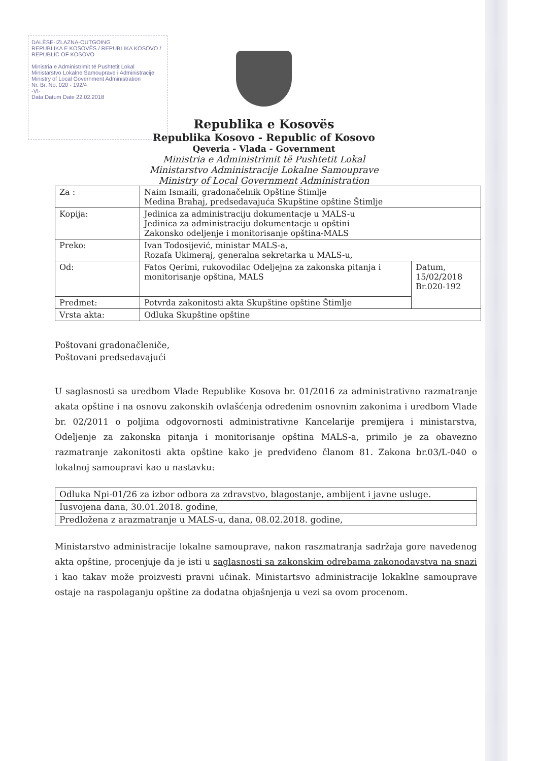DALËSE-IZLAZNA-OUTGOING
REPUBLIKA E KOSOVËS / REPUBLIKA KOSOVO / REPUBLIC OF KOSOVO
Ministria e Administrimit të Pushtetit Lokal
Ministarstvo Lokalne Samouprave i Administracije
Ministry of Local Government Administration
Nr. Br. No. 020 - 192/4
-VI-
Data Datum Date 22.02.2018
Republika e Kosovës
Republika Kosovo - Republic of Kosovo
Qeveria - Vlada - Government
Ministria e Administrimit të Pushtetit Lokal
Ministarstvo Administracije Lokalne Samouprave
Ministry of Local Government Administration
| Za : | Naim Ismaili, gradonačelnik Opštine Štimlje Medina Brahaj, predsedavajuća Skupštine opštine Štimlje | |
| Kopija: | Jedinica za administraciju dokumentacje u MALS-u Jedinica za administraciju dokumentacje u opštini Zakonsko odeljenje i monitorisanje opština-MALS | |
| Preko: | Ivan Todosijević, ministar MALS-a, Rozafa Ukimeraj, generalna sekretarka u MALS-u, | |
| Od: | Fatos Qerimi, rukovodilac Odeljejna za zakonska pitanja i monitorisanje opština, MALS | Datum, 15/02/2018 Br.020-192 |
| Predmet: | Potvrda zakonitosti akta Skupštine opštine Štimlje | |
| Vrsta akta: | Odluka Skupštine opštine | |
Poštovani gradonačleniče,
Poštovani predsedavajući
U saglasnosti sa uredbom Vlade Republike Kosova br. 01/2016 za administrativno razmatranje akata opštine i na osnovu zakonskih ovlašćenja određenim osnovnim zakonima i uredbom Vlade br. 02/2011 o poljima odgovornosti administrativne Kancelarije premijera i ministarstva, Odeljenje za zakonska pitanja i monitorisanje opština MALS-a, primilo je za obavezno razmatranje zakonitosti akta opštine kako je predviđeno članom 81. Zakona br.03/L-040 o lokalnoj samoupravi kao u nastavku:
| Odluka Npi-01/26 za izbor odbora za zdravstvo, blagostanje, ambijent i javne usluge. |
| Iusvojena dana, 30.01.2018. godine, |
| Predložena z arazmatranje u MALS-u, dana, 08.02.2018. godine, |
Ministarstvo administracije lokalne samouprave, nakon raszmatranja sadržaja gore navedenog akta opštine, procenjuje da je isti u saglasnosti sa zakonskim odrebama zakonodavstva na snazi i kao takav može proizvesti pravni učinak. Ministartsvo administracije lokaklne samouprave ostaje na raspolaganju opštine za dodatna objašnjenja u vezi sa ovom procenom.